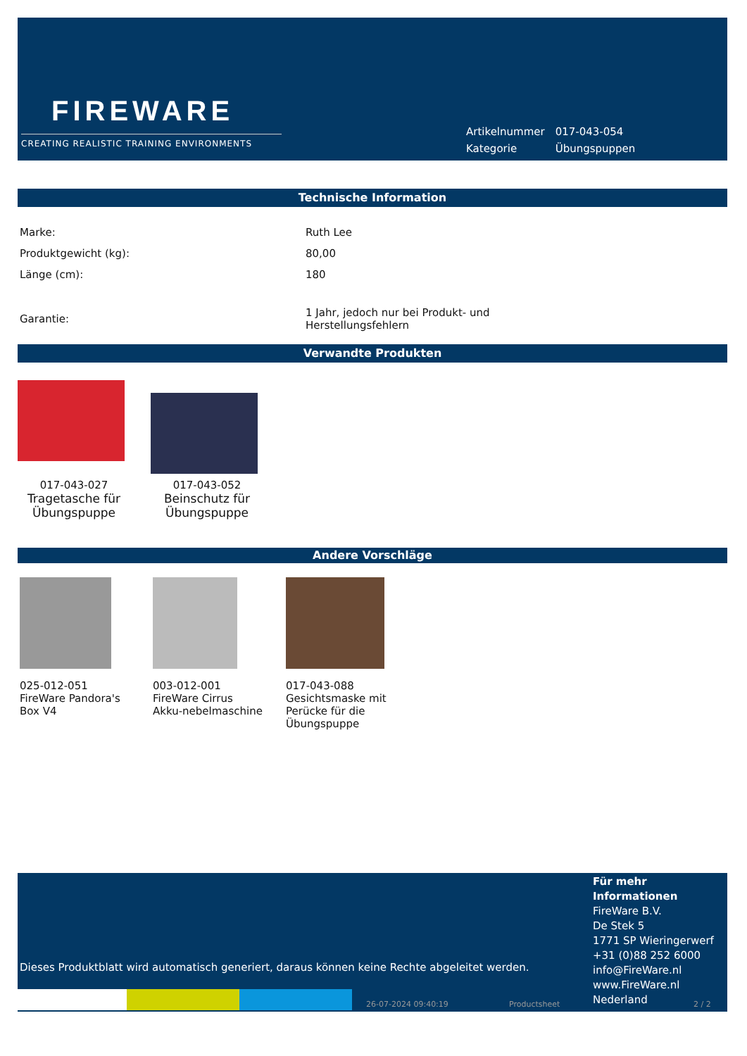FIREWARE
CREATING REALISTIC TRAINING ENVIRONMENTS
| Artikelnummer | 017-043-054 |
| Kategorie | Übungspuppen |
Technische Information
| Marke: | Ruth Lee |
| Produktgewicht (kg): | 80,00 |
| Länge (cm): | 180 |
| Garantie: | 1 Jahr, jedoch nur bei Produkt- und Herstellungsfehlern |
Verwandte Produkten
017-043-027
Tragetasche für Übungspuppe
017-043-052
Beinschutz für Übungspuppe
Andere Vorschläge
025-012-051
FireWare Pandora's Box V4
003-012-001
FireWare Cirrus Akku-nebelmaschine
017-043-088
Gesichtsmaske mit Perücke für die Übungspuppe
Für mehr Informationen
FireWare B.V.
De Stek 5
1771 SP Wieringerwerf
+31 (0)88 252 6000
info@FireWare.nl
www.FireWare.nl
Nederland
Dieses Produktblatt wird automatisch generiert, daraus können keine Rechte abgeleitet werden.
26-07-2024 09:40:19 Productsheet 2 / 2